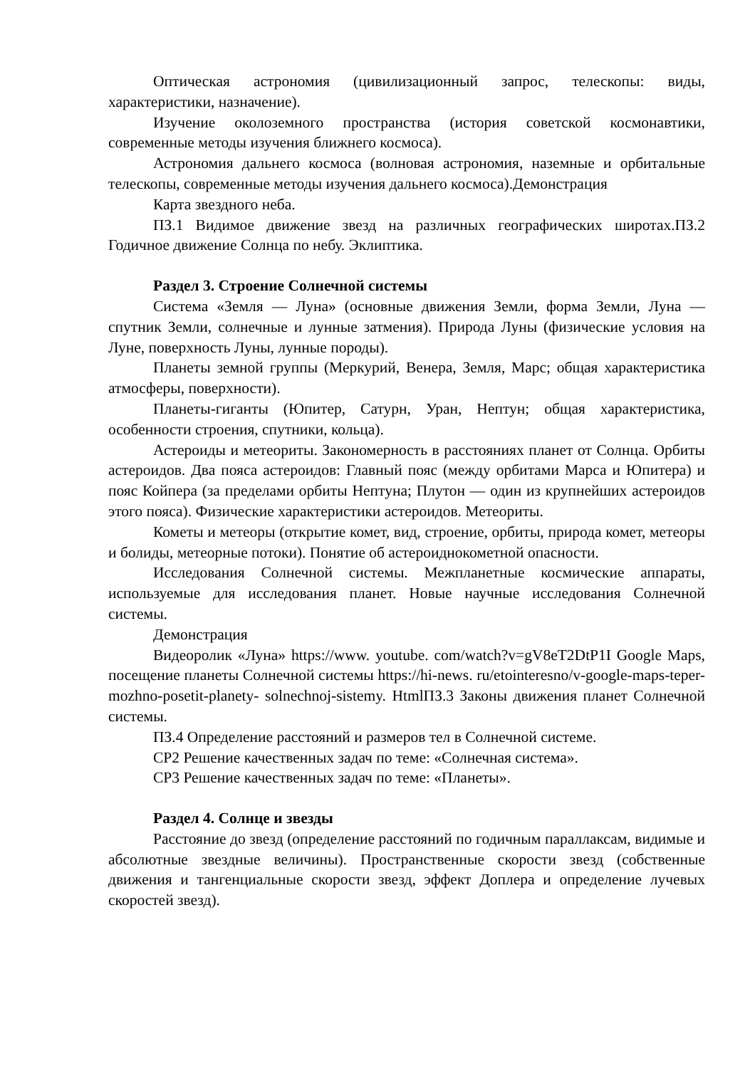Оптическая астрономия (цивилизационный запрос, телескопы: виды, характеристики, назначение).
Изучение околоземного пространства (история советской космонавтики, современные методы изучения ближнего космоса).
Астрономия дальнего космоса (волновая астрономия, наземные и орбитальные телескопы, современные методы изучения дальнего космоса).Демонстрация
Карта звездного неба.
ПЗ.1 Видимое движение звезд на различных географических широтах.ПЗ.2 Годичное движение Солнца по небу. Эклиптика.
Раздел 3. Строение Солнечной системы
Система «Земля — Луна» (основные движения Земли, форма Земли, Луна — спутник Земли, солнечные и лунные затмения). Природа Луны (физические условия на Луне, поверхность Луны, лунные породы).
Планеты земной группы (Меркурий, Венера, Земля, Марс; общая характеристика атмосферы, поверхности).
Планеты-гиганты (Юпитер, Сатурн, Уран, Нептун; общая характеристика, особенности строения, спутники, кольца).
Астероиды и метеориты. Закономерность в расстояниях планет от Солнца. Орбиты астероидов. Два пояса астероидов: Главный пояс (между орбитами Марса и Юпитера) и пояс Койпера (за пределами орбиты Нептуна; Плутон — один из крупнейших астероидов этого пояса). Физические характеристики астероидов. Метеориты.
Кометы и метеоры (открытие комет, вид, строение, орбиты, природа комет, метеоры и болиды, метеорные потоки). Понятие об астероиднокометной опасности.
Исследования Солнечной системы. Межпланетные космические аппараты, используемые для исследования планет. Новые научные исследования Солнечной системы.
Демонстрация
Видеоролик «Луна» https://www. youtube. com/watch?v=gV8eT2DtP1I Google Maps, посещение планеты Солнечной системы https://hi-news. ru/etointeresno/v-google-maps-teper-mozhno-posetit-planety- solnechnoj-sistemy. HtmlПЗ.3 Законы движения планет Солнечной системы.
ПЗ.4 Определение расстояний и размеров тел в Солнечной системе.
СР2 Решение качественных задач по теме: «Солнечная система».
СР3 Решение качественных задач по теме: «Планеты».
Раздел 4. Солнце и звезды
Расстояние до звезд (определение расстояний по годичным параллаксам, видимые и абсолютные звездные величины). Пространственные скорости звезд (собственные движения и тангенциальные скорости звезд, эффект Доплера и определение лучевых скоростей звезд).